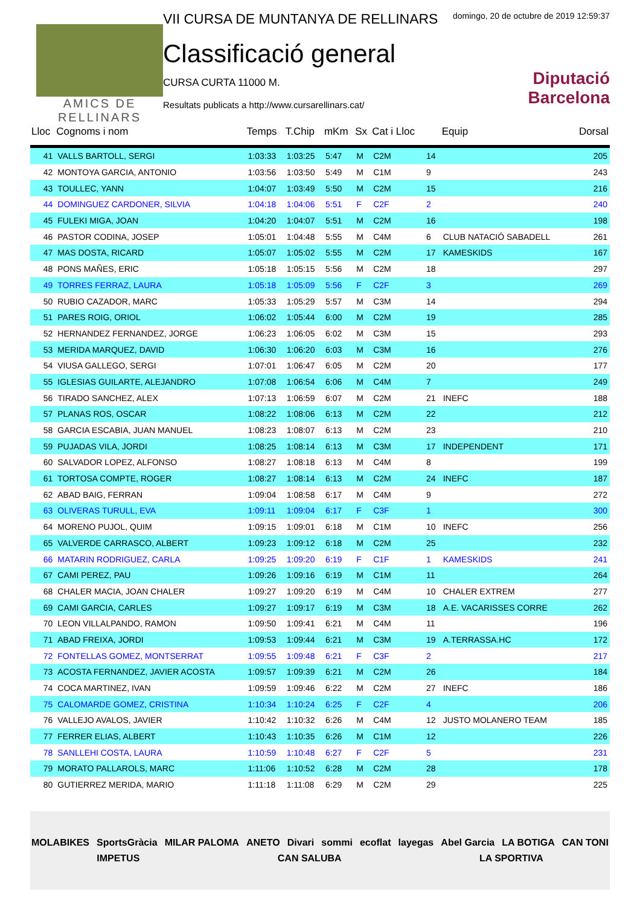AMICS DE
RELLINARS
VII CURSA DE MUNTANYA DE RELLINARS
Classificació general
CURSA CURTA 11000 M.
Resultats publicats a http://www.cursarellinars.cat/
domingo, 20 de octubre de 2019 12:59:37
Diputació
Barcelona
| Lloc | Cognoms i nom | Temps | T.Chip | mKm | Sx | Cat i Lloc | | Equip | Dorsal |
| --- | --- | --- | --- | --- | --- | --- | --- | --- | --- |
| 41 | VALLS BARTOLL, SERGI | 1:03:33 | 1:03:25 | 5:47 | M | C2M | 14 | | 205 |
| 42 | MONTOYA GARCIA, ANTONIO | 1:03:56 | 1:03:50 | 5:49 | M | C1M | 9 | | 243 |
| 43 | TOULLEC, YANN | 1:04:07 | 1:03:49 | 5:50 | M | C2M | 15 | | 216 |
| 44 | DOMINGUEZ CARDONER, SILVIA | 1:04:18 | 1:04:06 | 5:51 | F | C2F | 2 | | 240 |
| 45 | FULEKI MIGA, JOAN | 1:04:20 | 1:04:07 | 5:51 | M | C2M | 16 | | 198 |
| 46 | PASTOR CODINA, JOSEP | 1:05:01 | 1:04:48 | 5:55 | M | C4M | 6 | CLUB NATACIÓ SABADELL | 261 |
| 47 | MAS DOSTA, RICARD | 1:05:07 | 1:05:02 | 5:55 | M | C2M | 17 | KAMESKIDS | 167 |
| 48 | PONS MAÑES, ERIC | 1:05:18 | 1:05:15 | 5:56 | M | C2M | 18 | | 297 |
| 49 | TORRES FERRAZ, LAURA | 1:05:18 | 1:05:09 | 5:56 | F | C2F | 3 | | 269 |
| 50 | RUBIO CAZADOR, MARC | 1:05:33 | 1:05:29 | 5:57 | M | C3M | 14 | | 294 |
| 51 | PARES ROIG, ORIOL | 1:06:02 | 1:05:44 | 6:00 | M | C2M | 19 | | 285 |
| 52 | HERNANDEZ FERNANDEZ, JORGE | 1:06:23 | 1:06:05 | 6:02 | M | C3M | 15 | | 293 |
| 53 | MERIDA MARQUEZ, DAVID | 1:06:30 | 1:06:20 | 6:03 | M | C3M | 16 | | 276 |
| 54 | VIUSA GALLEGO, SERGI | 1:07:01 | 1:06:47 | 6:05 | M | C2M | 20 | | 177 |
| 55 | IGLESIAS GUILARTE, ALEJANDRO | 1:07:08 | 1:06:54 | 6:06 | M | C4M | 7 | | 249 |
| 56 | TIRADO SANCHEZ, ALEX | 1:07:13 | 1:06:59 | 6:07 | M | C2M | 21 | INEFC | 188 |
| 57 | PLANAS ROS, OSCAR | 1:08:22 | 1:08:06 | 6:13 | M | C2M | 22 | | 212 |
| 58 | GARCIA ESCABIA, JUAN MANUEL | 1:08:23 | 1:08:07 | 6:13 | M | C2M | 23 | | 210 |
| 59 | PUJADAS VILA, JORDI | 1:08:25 | 1:08:14 | 6:13 | M | C3M | 17 | INDEPENDENT | 171 |
| 60 | SALVADOR LOPEZ, ALFONSO | 1:08:27 | 1:08:18 | 6:13 | M | C4M | 8 | | 199 |
| 61 | TORTOSA COMPTE, ROGER | 1:08:27 | 1:08:14 | 6:13 | M | C2M | 24 | INEFC | 187 |
| 62 | ABAD BAIG, FERRAN | 1:09:04 | 1:08:58 | 6:17 | M | C4M | 9 | | 272 |
| 63 | OLIVERAS TURULL, EVA | 1:09:11 | 1:09:04 | 6:17 | F | C3F | 1 | | 300 |
| 64 | MORENO PUJOL, QUIM | 1:09:15 | 1:09:01 | 6:18 | M | C1M | 10 | INEFC | 256 |
| 65 | VALVERDE CARRASCO, ALBERT | 1:09:23 | 1:09:12 | 6:18 | M | C2M | 25 | | 232 |
| 66 | MATARIN RODRIGUEZ, CARLA | 1:09:25 | 1:09:20 | 6:19 | F | C1F | 1 | KAMESKIDS | 241 |
| 67 | CAMI PEREZ, PAU | 1:09:26 | 1:09:16 | 6:19 | M | C1M | 11 | | 264 |
| 68 | CHALER MACIA, JOAN CHALER | 1:09:27 | 1:09:20 | 6:19 | M | C4M | 10 | CHALER EXTREM | 277 |
| 69 | CAMI GARCIA, CARLES | 1:09:27 | 1:09:17 | 6:19 | M | C3M | 18 | A.E. VACARISSES CORRE | 262 |
| 70 | LEON VILLALPANDO, RAMON | 1:09:50 | 1:09:41 | 6:21 | M | C4M | 11 | | 196 |
| 71 | ABAD FREIXA, JORDI | 1:09:53 | 1:09:44 | 6:21 | M | C3M | 19 | A.TERRASSA.HC | 172 |
| 72 | FONTELLAS GOMEZ, MONTSERRAT | 1:09:55 | 1:09:48 | 6:21 | F | C3F | 2 | | 217 |
| 73 | ACOSTA FERNANDEZ, JAVIER ACOSTA | 1:09:57 | 1:09:39 | 6:21 | M | C2M | 26 | | 184 |
| 74 | COCA MARTINEZ, IVAN | 1:09:59 | 1:09:46 | 6:22 | M | C2M | 27 | INEFC | 186 |
| 75 | CALOMARDE GOMEZ, CRISTINA | 1:10:34 | 1:10:24 | 6:25 | F | C2F | 4 | | 206 |
| 76 | VALLEJO AVALOS, JAVIER | 1:10:42 | 1:10:32 | 6:26 | M | C4M | 12 | JUSTO MOLANERO TEAM | 185 |
| 77 | FERRER ELIAS, ALBERT | 1:10:43 | 1:10:35 | 6:26 | M | C1M | 12 | | 226 |
| 78 | SANLLEHI COSTA, LAURA | 1:10:59 | 1:10:48 | 6:27 | F | C2F | 5 | | 231 |
| 79 | MORATO PALLAROLS, MARC | 1:11:06 | 1:10:52 | 6:28 | M | C2M | 28 | | 178 |
| 80 | GUTIERREZ MERIDA, MARIO | 1:11:18 | 1:11:08 | 6:29 | M | C2M | 29 | | 225 |
MOLABIKES SportsGràcia MILAR PALOMA ANETO Divari sommi ecoflat layegas Abel Garcia LA BOTIGA CAN TONI IMPETUS CAN SALUBA LA SPORTIVA